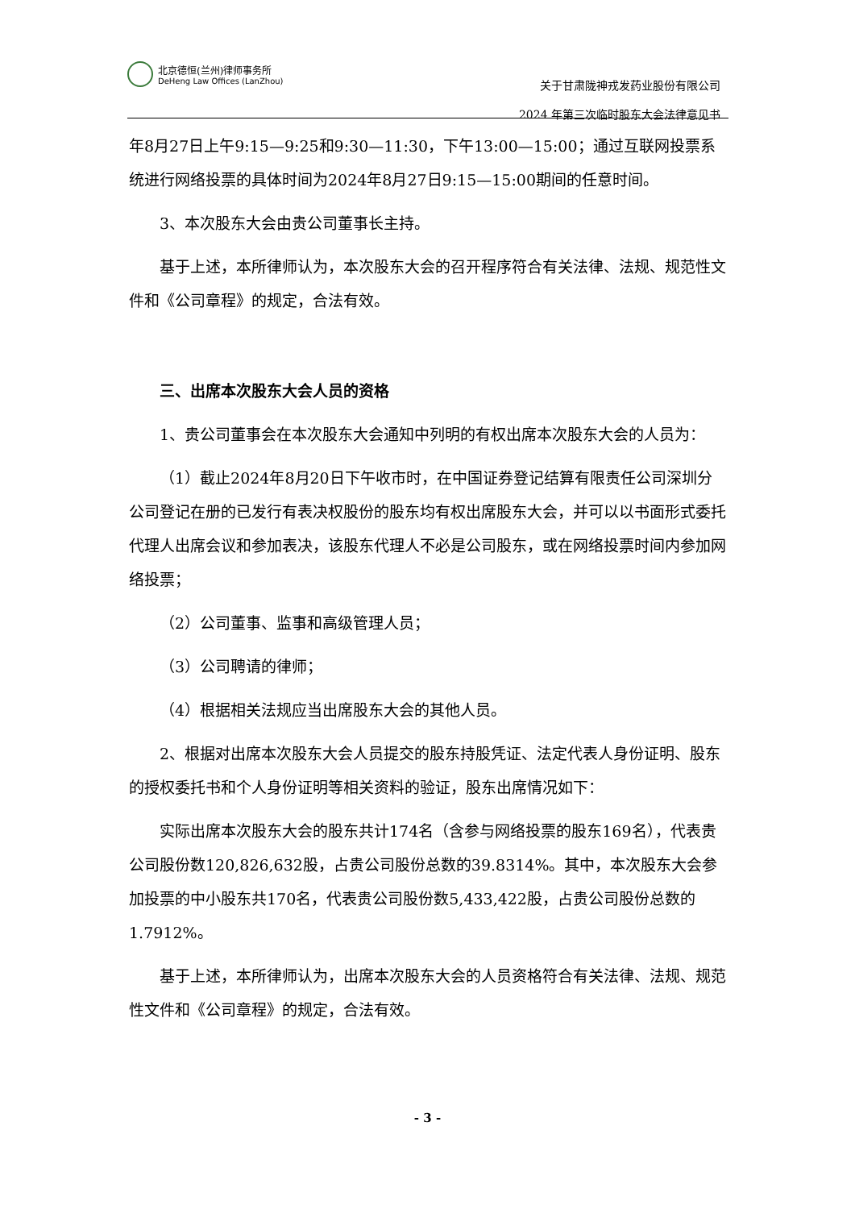北京德恒(兰州)律师事务所
DeHeng Law Offices (LanZhou)
关于甘肃陇神戎发药业股份有限公司
2024 年第三次临时股东大会法律意见书
年8月27日上午9:15—9:25和9:30—11:30，下午13:00—15:00；通过互联网投票系统进行网络投票的具体时间为2024年8月27日9:15—15:00期间的任意时间。
3、本次股东大会由贵公司董事长主持。
基于上述，本所律师认为，本次股东大会的召开程序符合有关法律、法规、规范性文件和《公司章程》的规定，合法有效。
三、出席本次股东大会人员的资格
1、贵公司董事会在本次股东大会通知中列明的有权出席本次股东大会的人员为：
（1）截止2024年8月20日下午收市时，在中国证券登记结算有限责任公司深圳分公司登记在册的已发行有表决权股份的股东均有权出席股东大会，并可以以书面形式委托代理人出席会议和参加表决，该股东代理人不必是公司股东，或在网络投票时间内参加网络投票；
（2）公司董事、监事和高级管理人员；
（3）公司聘请的律师；
（4）根据相关法规应当出席股东大会的其他人员。
2、根据对出席本次股东大会人员提交的股东持股凭证、法定代表人身份证明、股东的授权委托书和个人身份证明等相关资料的验证，股东出席情况如下：
实际出席本次股东大会的股东共计174名（含参与网络投票的股东169名），代表贵公司股份数120,826,632股，占贵公司股份总数的39.8314%。其中，本次股东大会参加投票的中小股东共170名，代表贵公司股份数5,433,422股，占贵公司股份总数的1.7912%。
基于上述，本所律师认为，出席本次股东大会的人员资格符合有关法律、法规、规范性文件和《公司章程》的规定，合法有效。
- 3 -